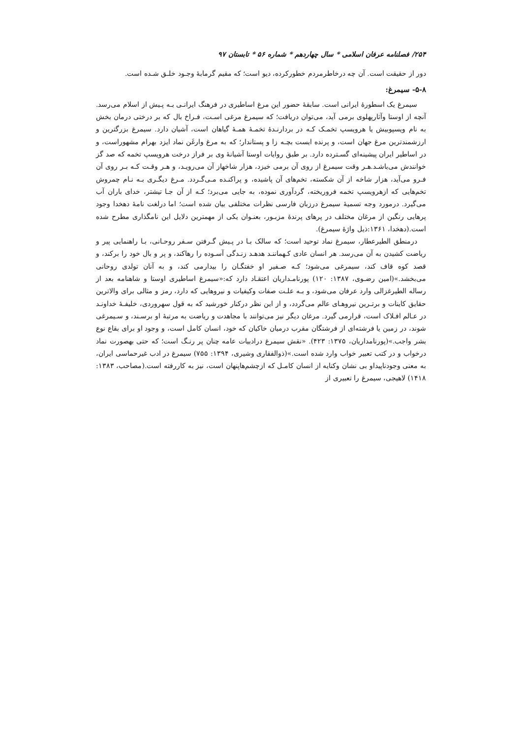۲۵۴/ فصلنامه عرفان اسلامی * سال چهاردهم * شماره ۵۶ * تابستان ۹۷
دور از حقیقت است. آن چه درخاطرمردم خطورکرده، دیو است؛ که مقیم گرمابهٔ وجـود خلـق شـده است.
۵-۸- سیمرغ:
سیمرغ یک اسطورهٔ ایرانی است. سابقهٔ حضور این مرغ اساطیری در فرهنگ ایرانـی بـه پـیش از اسلام می‌رسد. آنچه از اوستا وآثارپهلوی برمی آید، می‌توان دریافت؛ که سیمرغ مرغی اسـت، فـراخ بال که بر درختی درمان بخش به نام ویسپوبیش یا هرویسپ تخمـک کـه در بردارنـدهٔ تخمـهٔ همـهٔ گیاهان است، آشیان دارد. سیمرغ بزرگترین و ارزشمندترین مرغ جهان است، و پرنده ایست بچـه زا و پستاندار؛ که به مرغ وارغَن نماد ایزد بهرام مشهوراست، و در اساطیر ایران پیشینه‌ای گسـترده دارد. بر طبق روایات اوستا آشیانهٔ وی بر فراز درخت هرویسپ تخمه که صد گز خوانندش می‌باشـد.هـر وقت سیمرغ از روی آن برمی خیزد، هزار شاخهاز آن می‌رویـد، و هـر وقـت کـه بـر روی آن فـرو می‌آید، هزار شاخه از آن شکسته، تخم‌های آن پاشیده، و پراکنـده مـی‌گـردد. مـرغ دیگـری بـه نـام چمروش تخم‌هایی که ازهرویسپ تخمه فروریخته، گردآوری نموده، به جایی می‌برد؛ کـه از آن جـا تیشتر، خدای باران آب می‌گیرد. درمورد وجه تسمیهٔ سیمرغ درزبان فارسی نظرات مختلفی بیان شده است؛ اما درلغت نامهٔ دهخدا وجود پرهایی رنگین از مرغان مختلف در پرهای پرندهٔ مزبـور، بعنـوان یکی از مهمترین دلایل این نامگذاری مطرح شده است.(دهخدا، ۱۳۶۱:ذیل واژهٔ سیمرغ).
درمنطق الطیرعطار، سیمرغ نماد توحید است؛ که سالک بـا در پـیش گـرفتن سـفر روحـانی، بـا راهنمایی پیر و ریاضت کشیدن به آن می‌رسد. هر انسان عادی کـهماننـد هدهـد زنـدگی آسـوده را رهاکند، و پر و بال خود را برکند، و قصد کوه قاف کند، سیمرغی می‌شود؛ کـه صـفیر او خفتگـان را بیدارمی کند، و به آنان تولدی روحانی می‌بخشد.»(امین رضـوی، ۱۳۸۷: ۱۲۰) پورنامـداریان اعتقـاد دارد که:«سیمرغ اساطیری اوستا و شاهنامه بعد از رساله الطیرغزالی وارد عرفان می‌شود، و بـه علـت صفات وکیفیات و نیروهایی که دارد، رمز و مثالی برای والاترین حقایق کاینات و برتـرین نیروهـای عالم می‌گردد، و از این نظر درکنار خورشید که به قول سهروردی، خلیفـهٔ خداونـد در عـالم افـلاک است، قرارمی گیرد. مرغان دیگر نیز می‌توانند با مجاهدت و ریاضت به مرتبهٔ او برسـند، و سـیمرغی شوند، در زمین یا فرشته‌ای از فرشتگان مقرب درمیان خاکیان که خود، انسان کامل است، و وجود او برای بقاع نوع بشر واجب.»(پورنامداریان، ۱۳۷۵: ۴۲۳). «نقش سیمرغ درادبیات عامه چنان پر رنـگ است؛ که حتی بهصورت نماد درخواب و در کتب تعبیر خواب وارد شده است.»(ذوالفقاری وشیری، ۱۳۹۴: ۷۵۵) سیمرغ در ادب غیرحماسی ایران، به معنی وجودناپیداو بی نشان وکنایه از انسان کامـل که ازچشم‌هاپنهان است، نیز به کاررفته است.(مصاحب، ۱۳۸۳: ۱۴۱۸) لاهیجی، سیمرغ را تعبیری از